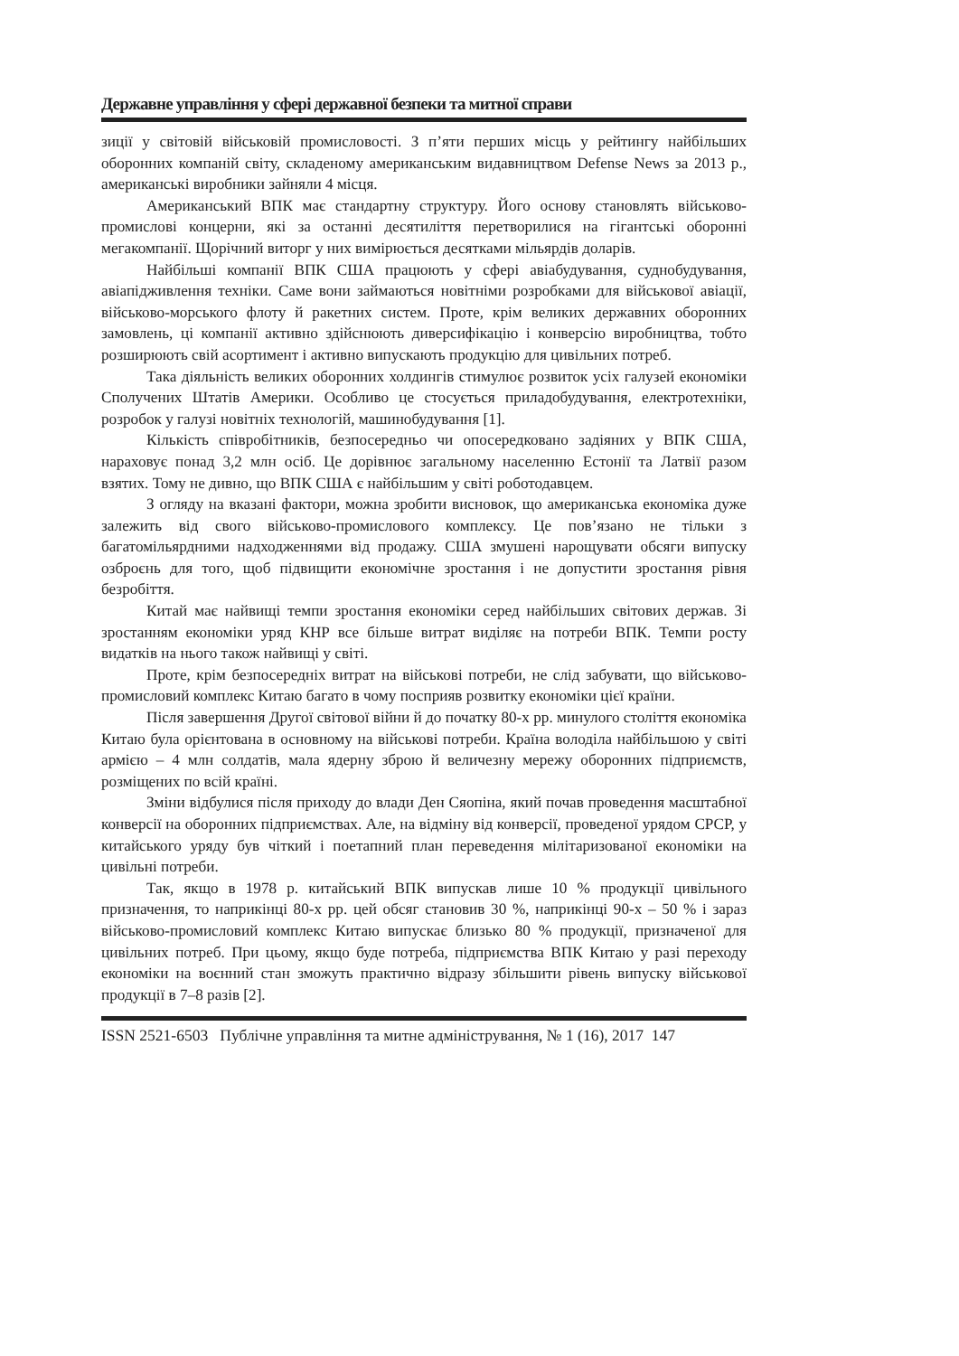Державне управління у сфері державної безпеки та митної справи
зиції у світовій військовій промисловості. З п’яти перших місць у рейтингу найбільших оборонних компаній світу, складеному американським видавництвом Defense News за 2013 р., американські виробники зайняли 4 місця.
Американський ВПК має стандартну структуру. Його основу становлять військово-промислові концерни, які за останні десятиліття перетворилися на гігантські оборонні мегакомпанії. Щорічний виторг у них вимірюється десятками мільярдів доларів.
Найбільші компанії ВПК США працюють у сфері авіабудування, суднобудування, авіапідживлення техніки. Саме вони займаються новітніми розробками для військової авіації, військово-морського флоту й ракетних систем. Проте, крім великих державних оборонних замовлень, ці компанії активно здійснюють диверсифікацію і конверсію виробництва, тобто розширюють свій асортимент і активно випускають продукцію для цивільних потреб.
Така діяльність великих оборонних холдингів стимулює розвиток усіх галузей економіки Сполучених Штатів Америки. Особливо це стосується приладобудування, електротехніки, розробок у галузі новітніх технологій, машинобудування [1].
Кількість співробітників, безпосередньо чи опосередковано задіяних у ВПК США, нараховує понад 3,2 млн осіб. Це дорівнює загальному населенню Естонії та Латвії разом взятих. Тому не дивно, що ВПК США є найбільшим у світі роботодавцем.
З огляду на вказані фактори, можна зробити висновок, що американська економіка дуже залежить від свого військово-промислового комплексу. Це пов’язано не тільки з багатомільярдними надходженнями від продажу. США змушені нарощувати обсяги випуску озброєнь для того, щоб підвищити економічне зростання і не допустити зростання рівня безробіття.
Китай має найвищі темпи зростання економіки серед найбільших світових держав. Зі зростанням економіки уряд КНР все більше витрат виділяє на потреби ВПК. Темпи росту видатків на нього також найвищі у світі.
Проте, крім безпосередніх витрат на військові потреби, не слід забувати, що військово-промисловий комплекс Китаю багато в чому посприяв розвитку економіки цієї країни.
Після завершення Другої світової війни й до початку 80-х рр. минулого століття економіка Китаю була орієнтована в основному на військові потреби. Країна володіла найбільшою у світі армією – 4 млн солдатів, мала ядерну зброю й величезну мережу оборонних підприємств, розміщених по всій країні.
Зміни відбулися після приходу до влади Ден Сяопіна, який почав проведення масштабної конверсії на оборонних підприємствах. Але, на відміну від конверсії, проведеної урядом СРСР, у китайського уряду був чіткий і поетапний план переведення мілітаризованої економіки на цивільні потреби.
Так, якщо в 1978 р. китайський ВПК випускав лише 10 % продукції цивільного призначення, то наприкінці 80-х рр. цей обсяг становив 30 %, наприкінці 90-х – 50 % і зараз військово-промисловий комплекс Китаю випускає близько 80 % продукції, призначеної для цивільних потреб. При цьому, якщо буде потреба, підприємства ВПК Китаю у разі переходу економіки на воєнний стан зможуть практично відразу збільшити рівень випуску військової продукції в 7–8 разів [2].
ISSN 2521-6503 Публічне управління та митне адміністрування, № 1 (16), 2017 147